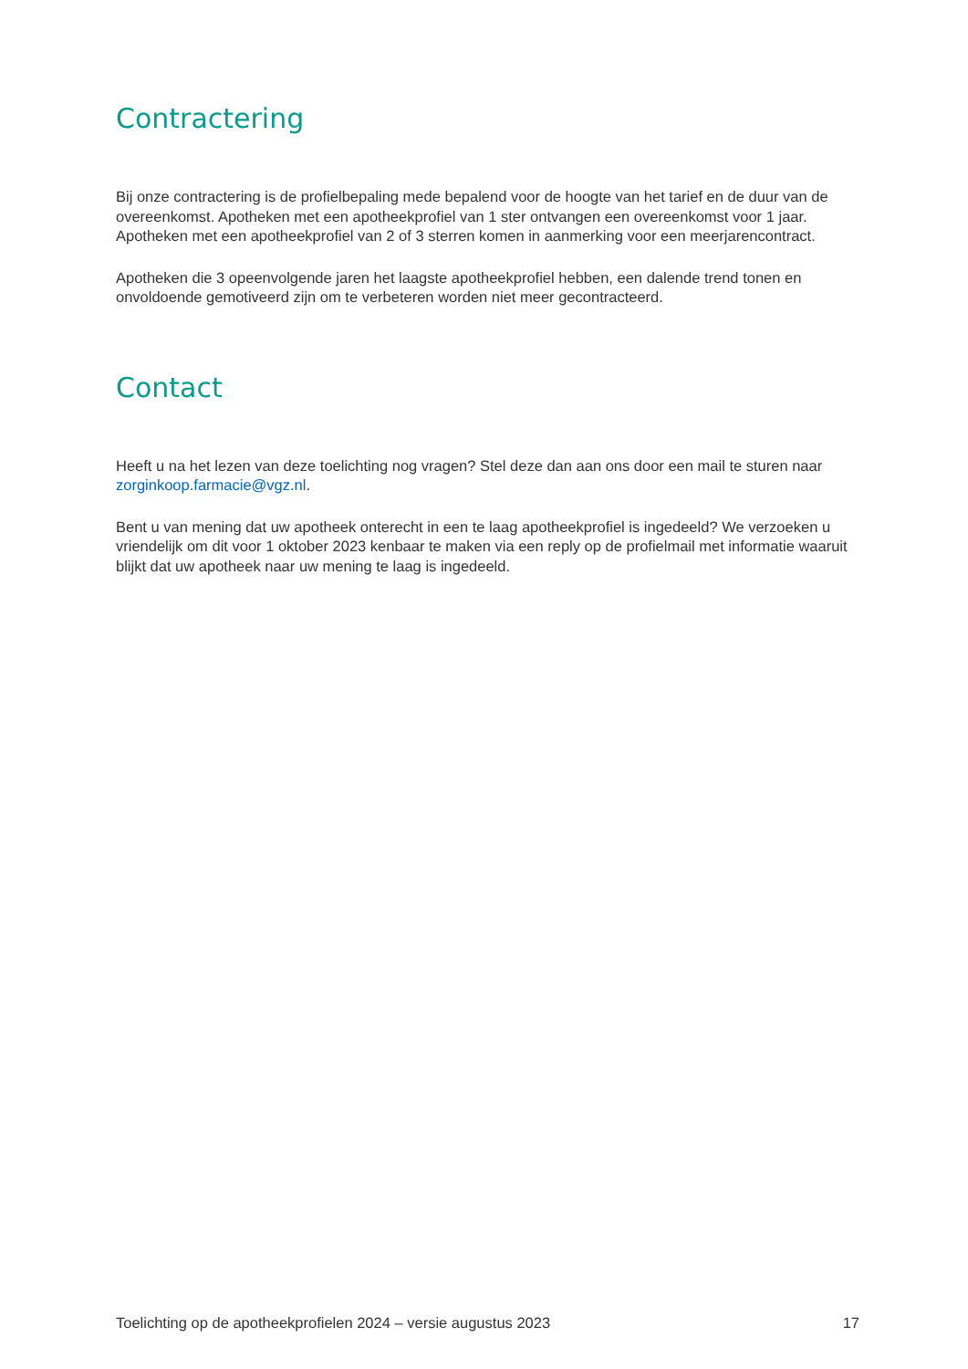Contractering
Bij onze contractering is de profielbepaling mede bepalend voor de hoogte van het tarief en de duur van de overeenkomst. Apotheken met een apotheekprofiel van 1 ster ontvangen een overeenkomst voor 1 jaar. Apotheken met een apotheekprofiel van 2 of 3 sterren komen in aanmerking voor een meerjarencontract.
Apotheken die 3 opeenvolgende jaren het laagste apotheekprofiel hebben, een dalende trend tonen en onvoldoende gemotiveerd zijn om te verbeteren worden niet meer gecontracteerd.
Contact
Heeft u na het lezen van deze toelichting nog vragen? Stel deze dan aan ons door een mail te sturen naar zorginkoop.farmacie@vgz.nl.
Bent u van mening dat uw apotheek onterecht in een te laag apotheekprofiel is ingedeeld? We verzoeken u vriendelijk om dit voor 1 oktober 2023 kenbaar te maken via een reply op de profielmail met informatie waaruit blijkt dat uw apotheek naar uw mening te laag is ingedeeld.
Toelichting op de apotheekprofielen 2024 – versie augustus 2023 17